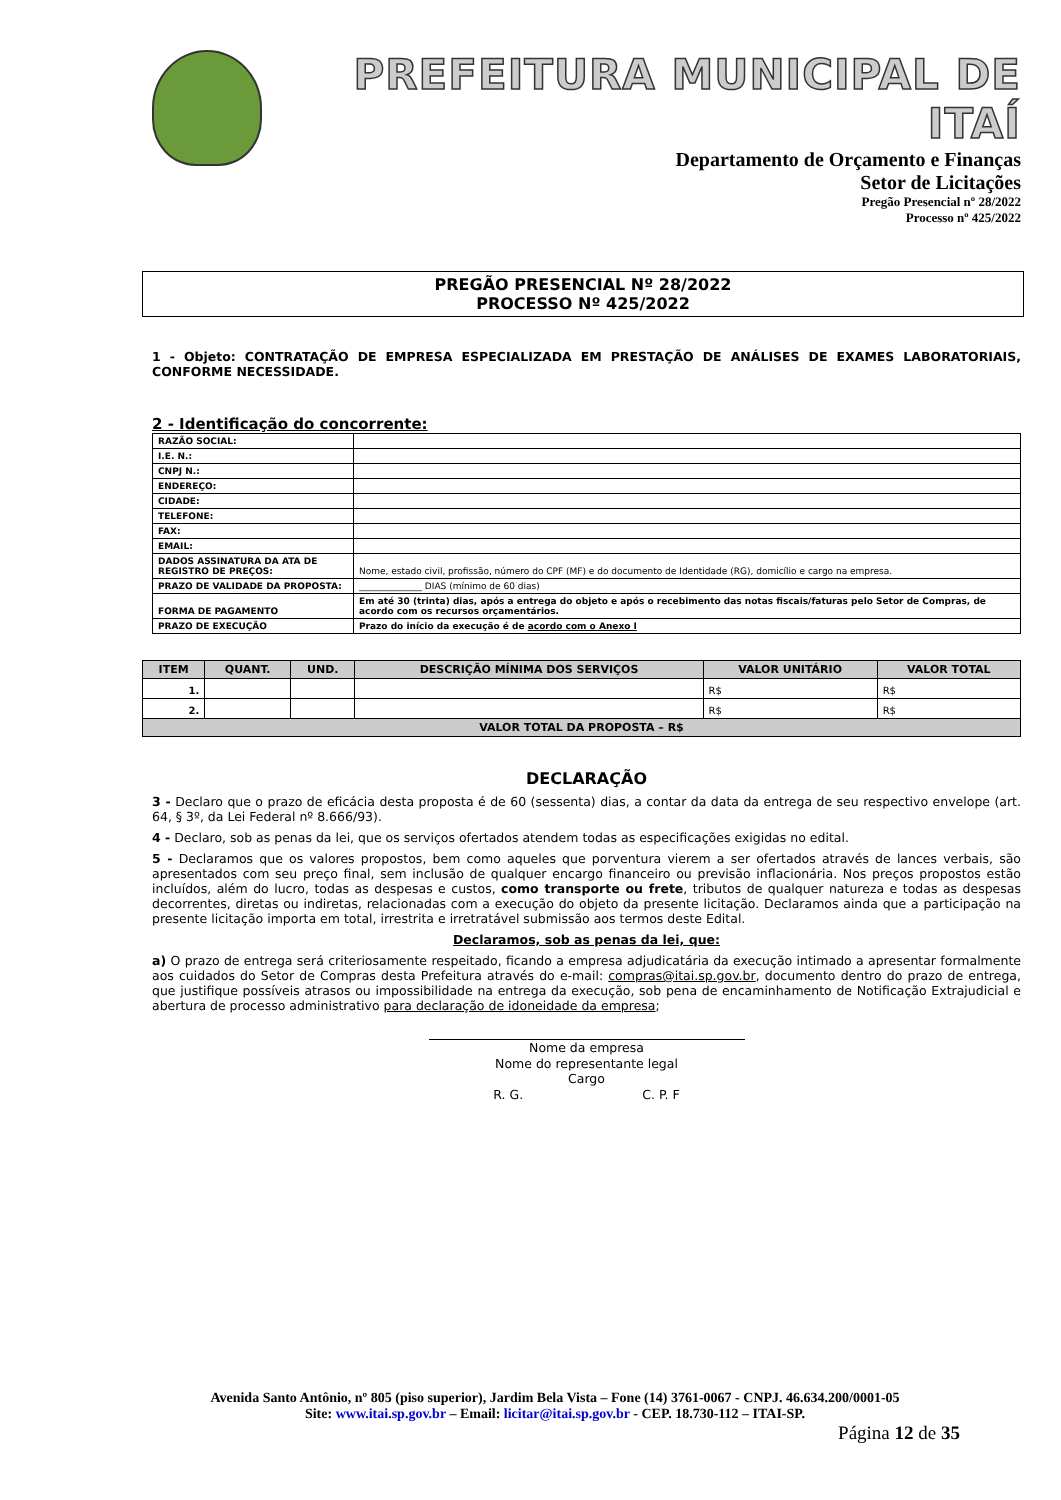PREFEITURA MUNICIPAL DE ITAÍ
Departamento de Orçamento e Finanças
Setor de Licitações
Pregão Presencial nº 28/2022
Processo nº 425/2022
PREGÃO PRESENCIAL Nº 28/2022
PROCESSO Nº 425/2022
1 - Objeto: CONTRATAÇÃO DE EMPRESA ESPECIALIZADA EM PRESTAÇÃO DE ANÁLISES DE EXAMES LABORATORIAIS, CONFORME NECESSIDADE.
2 - Identificação do concorrente:
| RAZÃO SOCIAL: | |
| I.E. N.: | |
| CNPJ N.: | |
| ENDEREÇO: | |
| CIDADE: | |
| TELEFONE: | |
| FAX: | |
| EMAIL: | |
| DADOS ASSINATURA DA ATA DE REGISTRO DE PREÇOS: | Nome, estado civil, profissão, número do CPF (MF) e do documento de Identidade (RG), domicílio e cargo na empresa. |
| PRAZO DE VALIDADE DA PROPOSTA: | ______________ DIAS (mínimo de 60 dias) |
| FORMA DE PAGAMENTO | Em até 30 (trinta) dias, após a entrega do objeto e após o recebimento das notas fiscais/faturas pelo Setor de Compras, de acordo com os recursos orçamentários. |
| PRAZO DE EXECUÇÃO | Prazo do início da execução é de acordo com o Anexo I |
| ITEM | QUANT. | UND. | DESCRIÇÃO MÍNIMA DOS SERVIÇOS | VALOR UNITÁRIO | VALOR TOTAL |
| --- | --- | --- | --- | --- | --- |
| 1. | | | | R$ | R$ |
| 2. | | | | R$ | R$ |
| VALOR TOTAL DA PROPOSTA – R$ | | | | | |
DECLARAÇÃO
3 - Declaro que o prazo de eficácia desta proposta é de 60 (sessenta) dias, a contar da data da entrega de seu respectivo envelope (art. 64, § 3º, da Lei Federal nº 8.666/93).
4 - Declaro, sob as penas da lei, que os serviços ofertados atendem todas as especificações exigidas no edital.
5 - Declaramos que os valores propostos, bem como aqueles que porventura vierem a ser ofertados através de lances verbais, são apresentados com seu preço final, sem inclusão de qualquer encargo financeiro ou previsão inflacionária. Nos preços propostos estão incluídos, além do lucro, todas as despesas e custos, como transporte ou frete, tributos de qualquer natureza e todas as despesas decorrentes, diretas ou indiretas, relacionadas com a execução do objeto da presente licitação. Declaramos ainda que a participação na presente licitação importa em total, irrestrita e irretratável submissão aos termos deste Edital.
Declaramos, sob as penas da lei, que:
a) O prazo de entrega será criteriosamente respeitado, ficando a empresa adjudicatária da execução intimado a apresentar formalmente aos cuidados do Setor de Compras desta Prefeitura através do e-mail: compras@itai.sp.gov.br, documento dentro do prazo de entrega, que justifique possíveis atrasos ou impossibilidade na entrega da execução, sob pena de encaminhamento de Notificação Extrajudicial e abertura de processo administrativo para declaração de idoneidade da empresa;
Nome da empresa
Nome do representante legal
Cargo
R. G. C. P. F
Avenida Santo Antônio, nº 805 (piso superior), Jardim Bela Vista – Fone (14) 3761-0067 - CNPJ. 46.634.200/0001-05
Site: www.itai.sp.gov.br – Email: licitar@itai.sp.gov.br - CEP. 18.730-112 – ITAI-SP.
Página 12 de 35